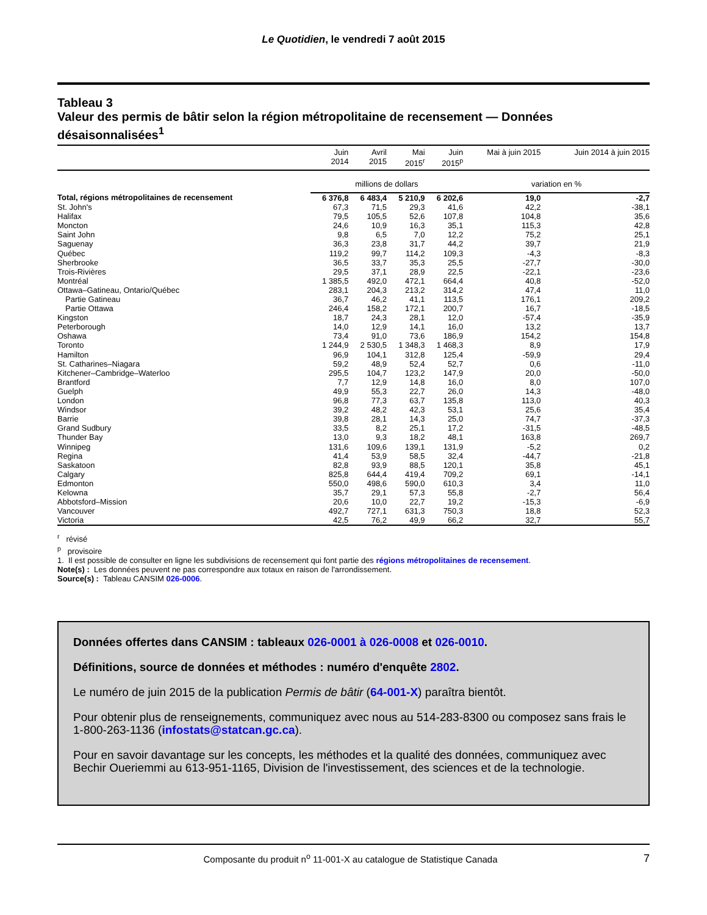Le Quotidien, le vendredi 7 août 2015
Tableau 3
Valeur des permis de bâtir selon la région métropolitaine de recensement — Données désaisonnalisées<sup>1</sup>
| | Juin 2014 | Avril 2015 | Mai 2015<sup>r</sup> | Juin 2015<sup>p</sup> | Mai à juin 2015 | Juin 2014 à juin 2015 |
| --- | --- | --- | --- | --- | --- | --- |
| | millions de dollars | | | | variation en % | |
| Total, régions métropolitaines de recensement | 6 376,8 | 6 483,4 | 5 210,9 | 6 202,6 | 19,0 | -2,7 |
| St. John's | 67,3 | 71,5 | 29,3 | 41,6 | 42,2 | -38,1 |
| Halifax | 79,5 | 105,5 | 52,6 | 107,8 | 104,8 | 35,6 |
| Moncton | 24,6 | 10,9 | 16,3 | 35,1 | 115,3 | 42,8 |
| Saint John | 9,8 | 6,5 | 7,0 | 12,2 | 75,2 | 25,1 |
| Saguenay | 36,3 | 23,8 | 31,7 | 44,2 | 39,7 | 21,9 |
| Québec | 119,2 | 99,7 | 114,2 | 109,3 | -4,3 | -8,3 |
| Sherbrooke | 36,5 | 33,7 | 35,3 | 25,5 | -27,7 | -30,0 |
| Trois-Rivières | 29,5 | 37,1 | 28,9 | 22,5 | -22,1 | -23,6 |
| Montréal | 1 385,5 | 492,0 | 472,1 | 664,4 | 40,8 | -52,0 |
| Ottawa–Gatineau, Ontario/Québec | 283,1 | 204,3 | 213,2 | 314,2 | 47,4 | 11,0 |
| Partie Gatineau | 36,7 | 46,2 | 41,1 | 113,5 | 176,1 | 209,2 |
| Partie Ottawa | 246,4 | 158,2 | 172,1 | 200,7 | 16,7 | -18,5 |
| Kingston | 18,7 | 24,3 | 28,1 | 12,0 | -57,4 | -35,9 |
| Peterborough | 14,0 | 12,9 | 14,1 | 16,0 | 13,2 | 13,7 |
| Oshawa | 73,4 | 91,0 | 73,6 | 186,9 | 154,2 | 154,8 |
| Toronto | 1 244,9 | 2 530,5 | 1 348,3 | 1 468,3 | 8,9 | 17,9 |
| Hamilton | 96,9 | 104,1 | 312,8 | 125,4 | -59,9 | 29,4 |
| St. Catharines–Niagara | 59,2 | 48,9 | 52,4 | 52,7 | 0,6 | -11,0 |
| Kitchener–Cambridge–Waterloo | 295,5 | 104,7 | 123,2 | 147,9 | 20,0 | -50,0 |
| Brantford | 7,7 | 12,9 | 14,8 | 16,0 | 8,0 | 107,0 |
| Guelph | 49,9 | 55,3 | 22,7 | 26,0 | 14,3 | -48,0 |
| London | 96,8 | 77,3 | 63,7 | 135,8 | 113,0 | 40,3 |
| Windsor | 39,2 | 48,2 | 42,3 | 53,1 | 25,6 | 35,4 |
| Barrie | 39,8 | 28,1 | 14,3 | 25,0 | 74,7 | -37,3 |
| Grand Sudbury | 33,5 | 8,2 | 25,1 | 17,2 | -31,5 | -48,5 |
| Thunder Bay | 13,0 | 9,3 | 18,2 | 48,1 | 163,8 | 269,7 |
| Winnipeg | 131,6 | 109,6 | 139,1 | 131,9 | -5,2 | 0,2 |
| Regina | 41,4 | 53,9 | 58,5 | 32,4 | -44,7 | -21,8 |
| Saskatoon | 82,8 | 93,9 | 88,5 | 120,1 | 35,8 | 45,1 |
| Calgary | 825,8 | 644,4 | 419,4 | 709,2 | 69,1 | -14,1 |
| Edmonton | 550,0 | 498,6 | 590,0 | 610,3 | 3,4 | 11,0 |
| Kelowna | 35,7 | 29,1 | 57,3 | 55,8 | -2,7 | 56,4 |
| Abbotsford–Mission | 20,6 | 10,0 | 22,7 | 19,2 | -15,3 | -6,9 |
| Vancouver | 492,7 | 727,1 | 631,3 | 750,3 | 18,8 | 52,3 |
| Victoria | 42,5 | 76,2 | 49,9 | 66,2 | 32,7 | 55,7 |
<sup>r</sup> révisé
<sup>p</sup> provisoire
1. Il est possible de consulter en ligne les subdivisions de recensement qui font partie des régions métropolitaines de recensement.
Note(s) : Les données peuvent ne pas correspondre aux totaux en raison de l'arrondissement.
Source(s) : Tableau CANSIM 026-0006.
Données offertes dans CANSIM : tableaux 026-0001 à 026-0008 et 026-0010.
Définitions, source de données et méthodes : numéro d'enquête 2802.
Le numéro de juin 2015 de la publication Permis de bâtir (64-001-X) paraîtra bientôt.
Pour obtenir plus de renseignements, communiquez avec nous au 514-283-8300 ou composez sans frais le 1-800-263-1136 (infostats@statcan.gc.ca).
Pour en savoir davantage sur les concepts, les méthodes et la qualité des données, communiquez avec Bechir Oueriemmi au 613-951-1165, Division de l'investissement, des sciences et de la technologie.
Composante du produit n<sup>o</sup> 11-001-X au catalogue de Statistique Canada 7